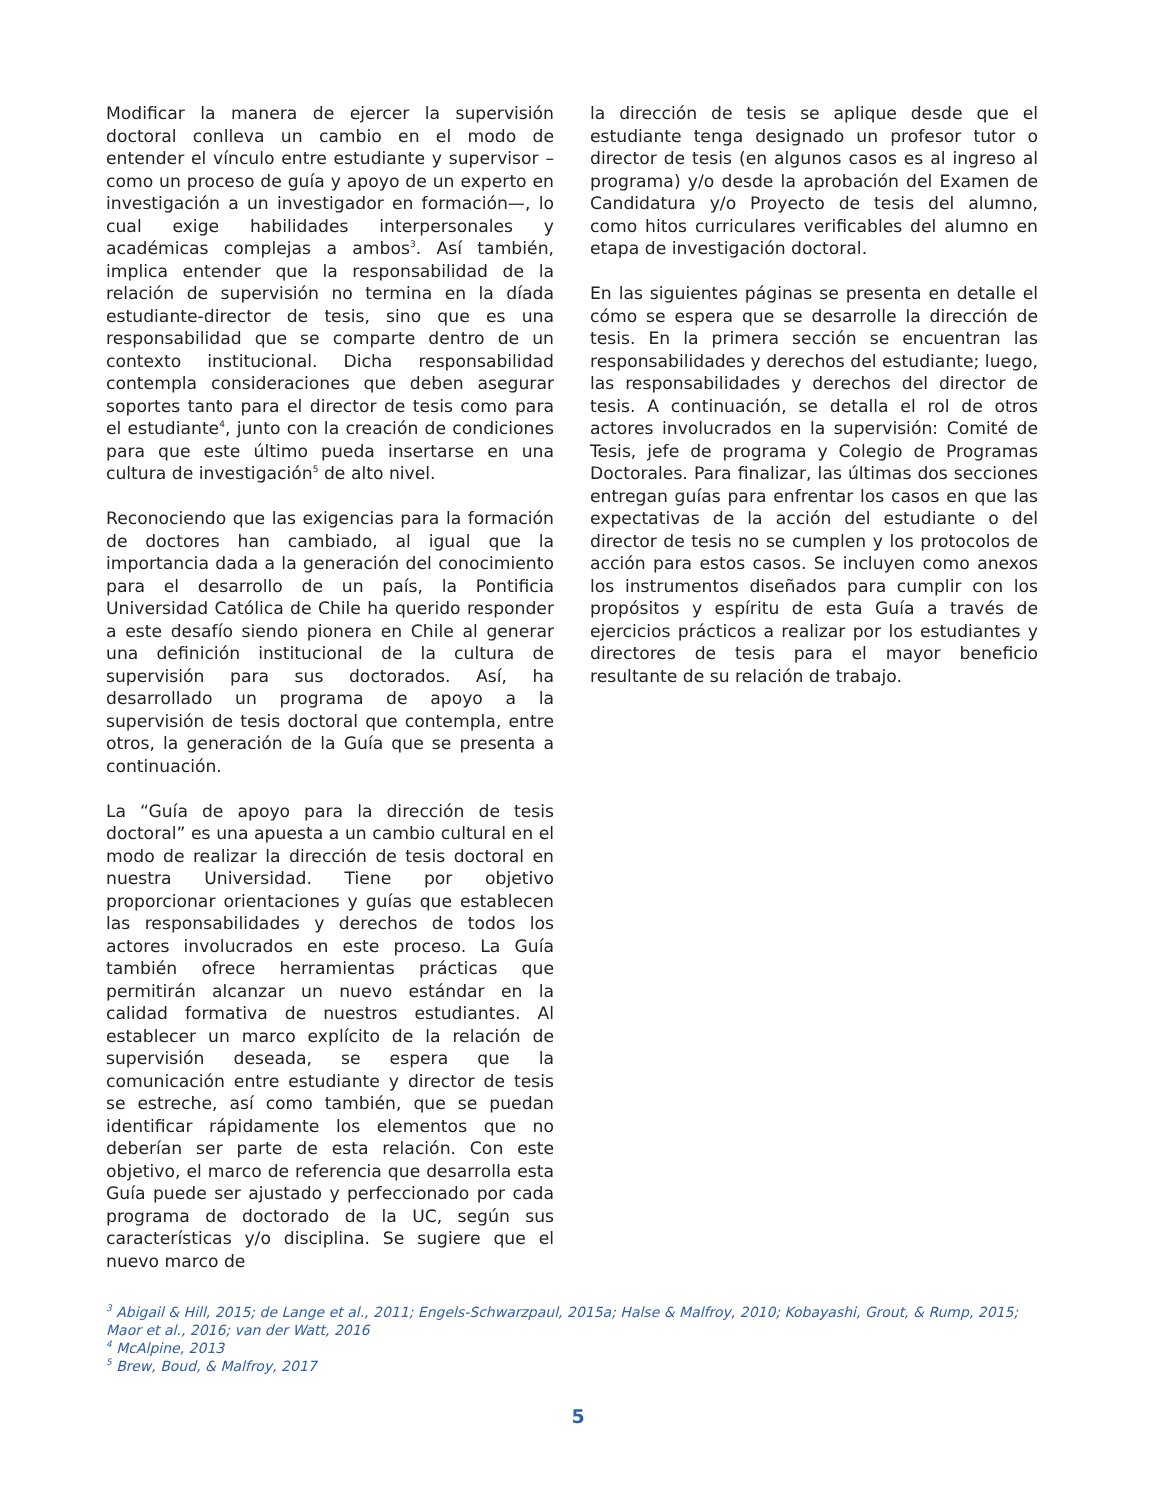Modificar la manera de ejercer la supervisión doctoral conlleva un cambio en el modo de entender el vínculo entre estudiante y supervisor –como un proceso de guía y apoyo de un experto en investigación a un investigador en formación—, lo cual exige habilidades interpersonales y académicas complejas a ambos<sup>3</sup>. Así también, implica entender que la responsabilidad de la relación de supervisión no termina en la díada estudiante-director de tesis, sino que es una responsabilidad que se comparte dentro de un contexto institucional. Dicha responsabilidad contempla consideraciones que deben asegurar soportes tanto para el director de tesis como para el estudiante<sup>4</sup>, junto con la creación de condiciones para que este último pueda insertarse en una cultura de investigación<sup>5</sup> de alto nivel.
Reconociendo que las exigencias para la formación de doctores han cambiado, al igual que la importancia dada a la generación del conocimiento para el desarrollo de un país, la Pontificia Universidad Católica de Chile ha querido responder a este desafío siendo pionera en Chile al generar una definición institucional de la cultura de supervisión para sus doctorados. Así, ha desarrollado un programa de apoyo a la supervisión de tesis doctoral que contempla, entre otros, la generación de la Guía que se presenta a continuación.
La “Guía de apoyo para la dirección de tesis doctoral” es una apuesta a un cambio cultural en el modo de realizar la dirección de tesis doctoral en nuestra Universidad. Tiene por objetivo proporcionar orientaciones y guías que establecen las responsabilidades y derechos de todos los actores involucrados en este proceso. La Guía también ofrece herramientas prácticas que permitirán alcanzar un nuevo estándar en la calidad formativa de nuestros estudiantes. Al establecer un marco explícito de la relación de supervisión deseada, se espera que la comunicación entre estudiante y director de tesis se estreche, así como también, que se puedan identificar rápidamente los elementos que no deberían ser parte de esta relación. Con este objetivo, el marco de referencia que desarrolla esta Guía puede ser ajustado y perfeccionado por cada programa de doctorado de la UC, según sus características y/o disciplina. Se sugiere que el nuevo marco de
la dirección de tesis se aplique desde que el estudiante tenga designado un profesor tutor o director de tesis (en algunos casos es al ingreso al programa) y/o desde la aprobación del Examen de Candidatura y/o Proyecto de tesis del alumno, como hitos curriculares verificables del alumno en etapa de investigación doctoral.
En las siguientes páginas se presenta en detalle el cómo se espera que se desarrolle la dirección de tesis. En la primera sección se encuentran las responsabilidades y derechos del estudiante; luego, las responsabilidades y derechos del director de tesis. A continuación, se detalla el rol de otros actores involucrados en la supervisión: Comité de Tesis, jefe de programa y Colegio de Programas Doctorales. Para finalizar, las últimas dos secciones entregan guías para enfrentar los casos en que las expectativas de la acción del estudiante o del director de tesis no se cumplen y los protocolos de acción para estos casos. Se incluyen como anexos los instrumentos diseñados para cumplir con los propósitos y espíritu de esta Guía a través de ejercicios prácticos a realizar por los estudiantes y directores de tesis para el mayor beneficio resultante de su relación de trabajo.
<sup>3</sup> Abigail & Hill, 2015; de Lange et al., 2011; Engels-Schwarzpaul, 2015a; Halse & Malfroy, 2010; Kobayashi, Grout, & Rump, 2015; Maor et al., 2016; van der Watt, 2016
<sup>4</sup> McAlpine, 2013
<sup>5</sup> Brew, Boud, & Malfroy, 2017
5